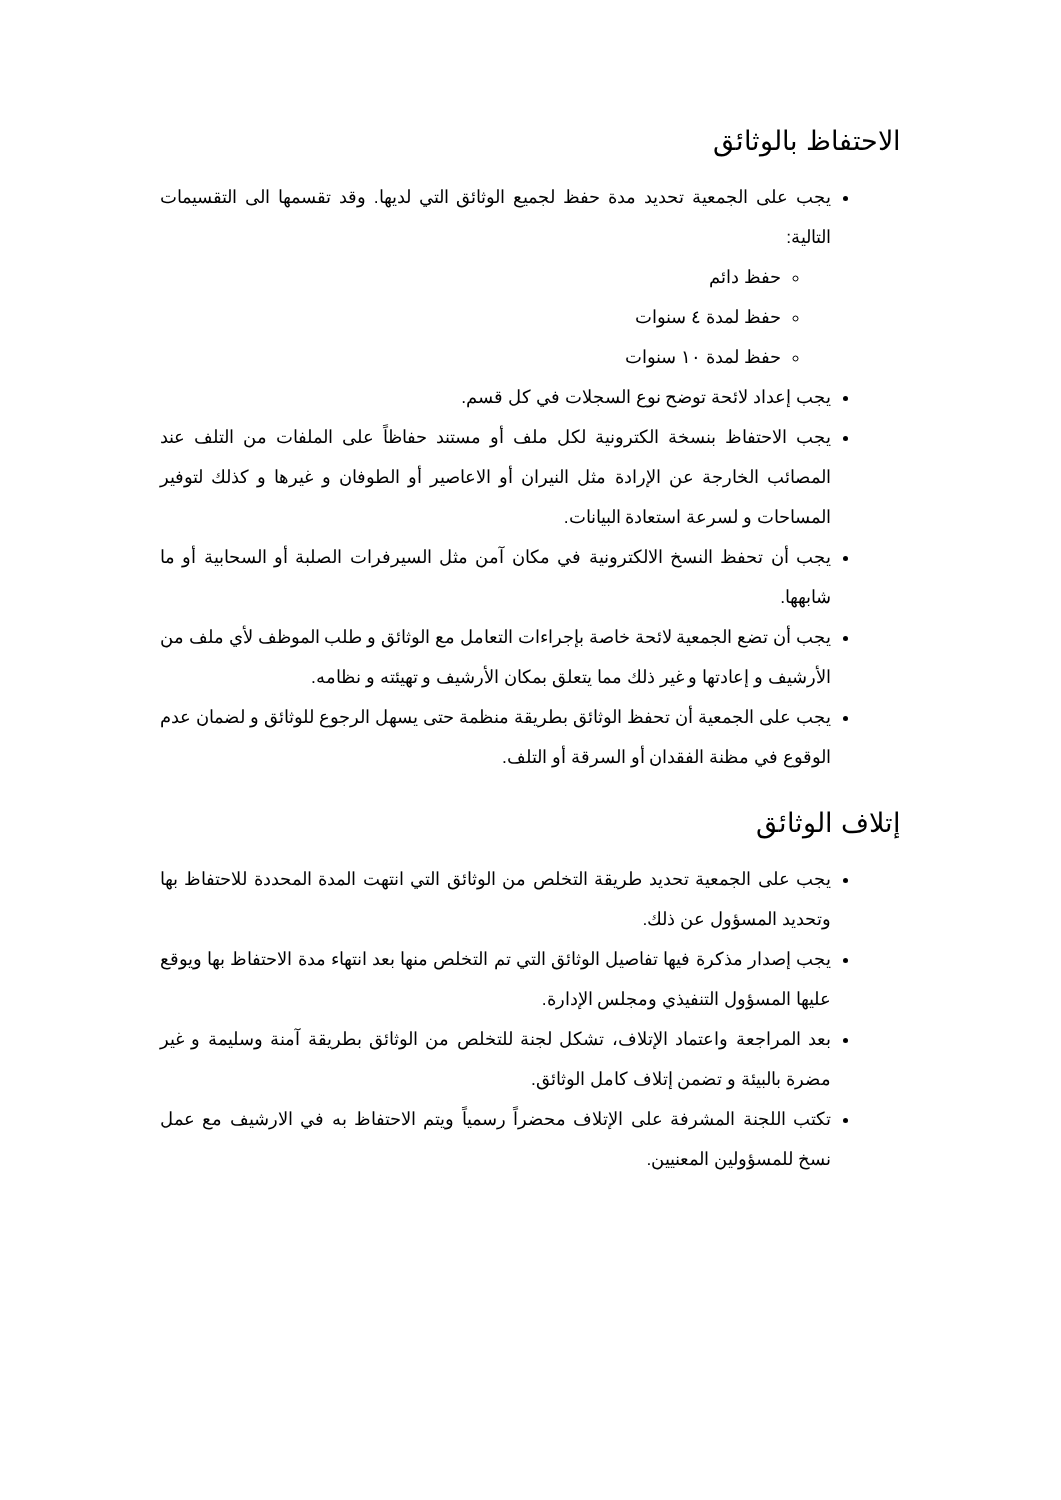الاحتفاظ بالوثائق
يجب على الجمعية تحديد مدة حفظ لجميع الوثائق التي لديها. وقد تقسمها الى التقسيمات التالية:
حفظ دائم
حفظ لمدة ٤ سنوات
حفظ لمدة ١٠ سنوات
يجب إعداد لائحة توضح نوع السجلات في كل قسم.
يجب الاحتفاظ بنسخة الكترونية لكل ملف أو مستند حفاظاً على الملفات من التلف عند المصائب الخارجة عن الإرادة مثل النيران أو الاعاصير أو الطوفان و غيرها و كذلك لتوفير المساحات و لسرعة استعادة البيانات.
يجب أن تحفظ النسخ الالكترونية في مكان آمن مثل السيرفرات الصلبة أو السحابية أو ما شابهها.
يجب أن تضع الجمعية لائحة خاصة بإجراءات التعامل مع الوثائق و طلب الموظف لأي ملف من الأرشيف و إعادتها و غير ذلك مما يتعلق بمكان الأرشيف و تهيئته و نظامه.
يجب على الجمعية أن تحفظ الوثائق بطريقة منظمة حتى يسهل الرجوع للوثائق و لضمان عدم الوقوع في مظنة الفقدان أو السرقة أو التلف.
إتلاف الوثائق
يجب على الجمعية تحديد طريقة التخلص من الوثائق التي انتهت المدة المحددة للاحتفاظ بها وتحديد المسؤول عن ذلك.
يجب إصدار مذكرة فيها تفاصيل الوثائق التي تم التخلص منها بعد انتهاء مدة الاحتفاظ بها ويوقع عليها المسؤول التنفيذي ومجلس الإدارة.
بعد المراجعة واعتماد الإتلاف، تشكل لجنة للتخلص من الوثائق بطريقة آمنة وسليمة و غير مضرة بالبيئة و تضمن إتلاف كامل الوثائق.
تكتب اللجنة المشرفة على الإتلاف محضراً رسمياً ويتم الاحتفاظ به في الارشيف مع عمل نسخ للمسؤولين المعنيين.